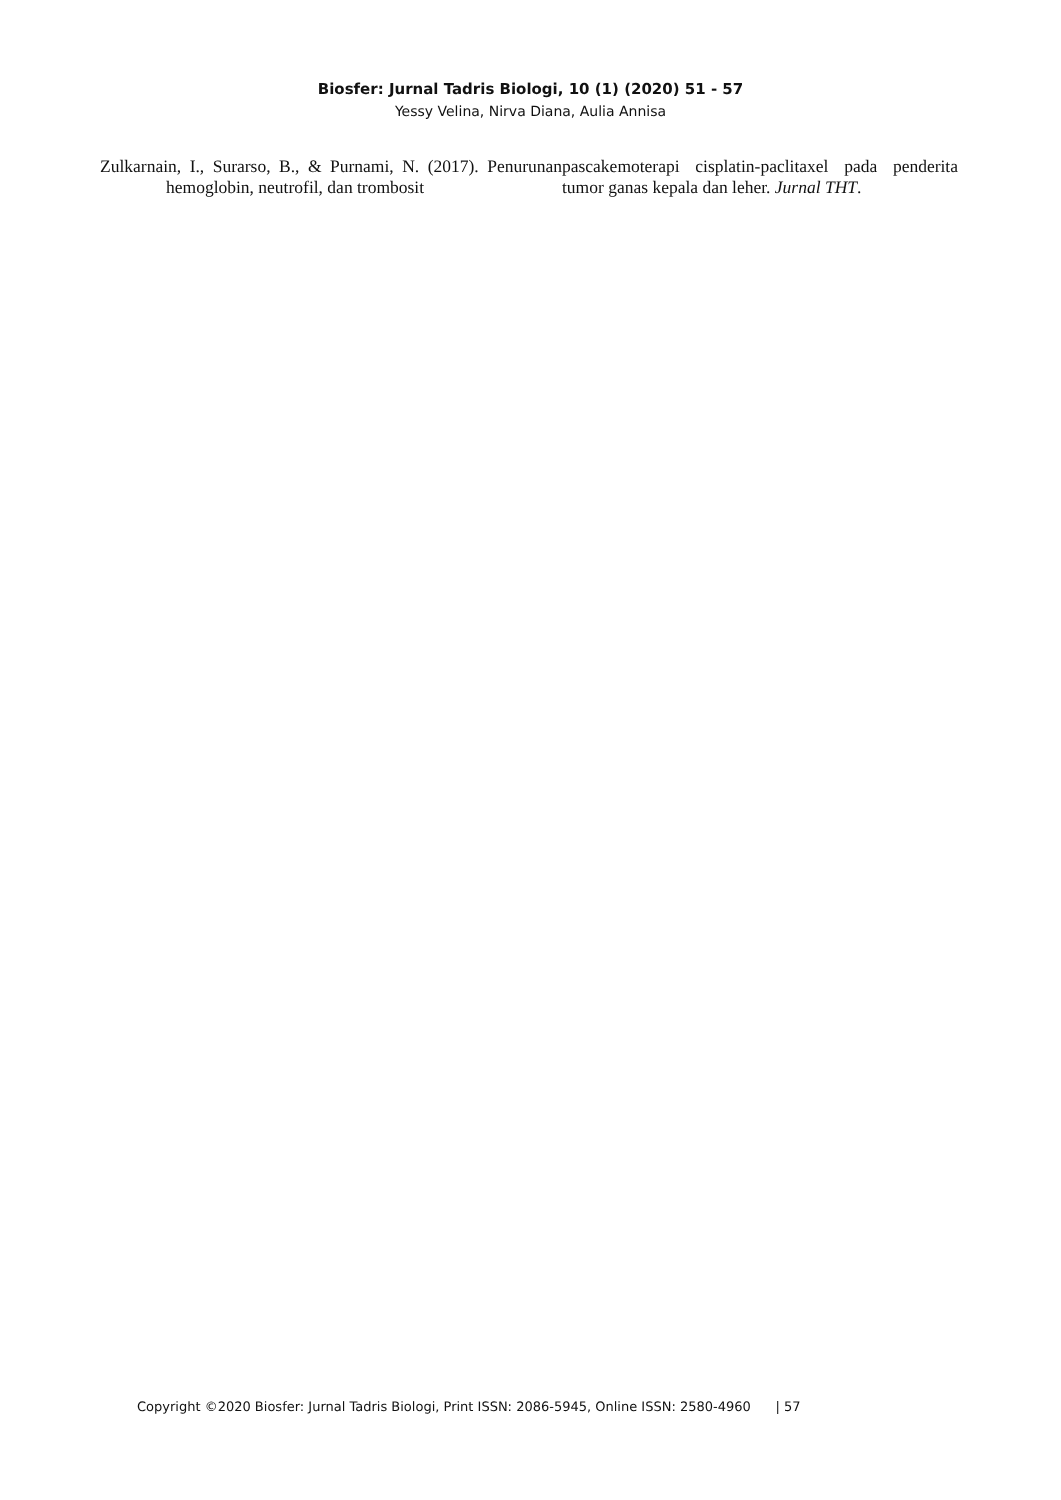Biosfer: Jurnal Tadris Biologi, 10 (1) (2020) 51 - 57
Yessy Velina, Nirva Diana, Aulia Annisa
Zulkarnain, I., Surarso, B., & Purnami, N. (2017). Penurunan hemoglobin, neutrofil, dan trombosit
pascakemoterapi cisplatin-paclitaxel pada penderita tumor ganas kepala dan leher. Jurnal THT.
Copyright ©2020 Biosfer: Jurnal Tadris Biologi, Print ISSN: 2086-5945, Online ISSN: 2580-4960 | 57